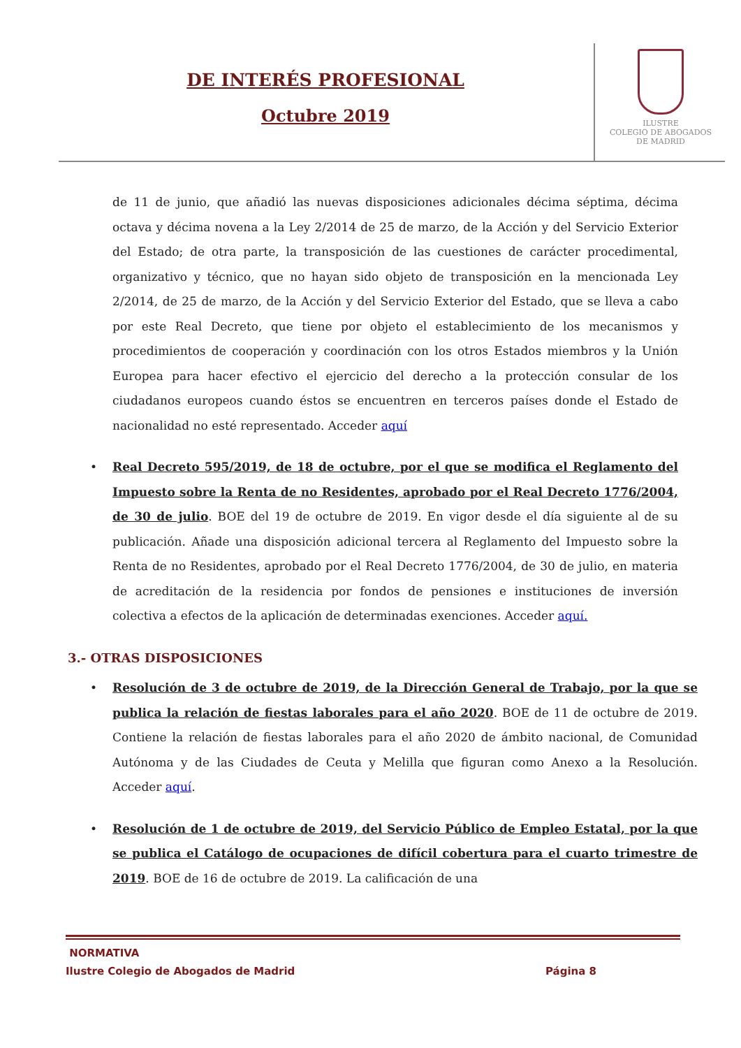DE INTERÉS PROFESIONAL
Octubre 2019
ILUSTRE
COLEGIO DE ABOGADOS
DE MADRID
de 11 de junio, que añadió las nuevas disposiciones adicionales décima séptima, décima octava y décima novena a la Ley 2/2014 de 25 de marzo, de la Acción y del Servicio Exterior del Estado; de otra parte, la transposición de las cuestiones de carácter procedimental, organizativo y técnico, que no hayan sido objeto de transposición en la mencionada Ley 2/2014, de 25 de marzo, de la Acción y del Servicio Exterior del Estado, que se lleva a cabo por este Real Decreto, que tiene por objeto el establecimiento de los mecanismos y procedimientos de cooperación y coordinación con los otros Estados miembros y la Unión Europea para hacer efectivo el ejercicio del derecho a la protección consular de los ciudadanos europeos cuando éstos se encuentren en terceros países donde el Estado de nacionalidad no esté representado. Acceder aquí
• Real Decreto 595/2019, de 18 de octubre, por el que se modifica el Reglamento del Impuesto sobre la Renta de no Residentes, aprobado por el Real Decreto 1776/2004, de 30 de julio. BOE del 19 de octubre de 2019. En vigor desde el día siguiente al de su publicación. Añade una disposición adicional tercera al Reglamento del Impuesto sobre la Renta de no Residentes, aprobado por el Real Decreto 1776/2004, de 30 de julio, en materia de acreditación de la residencia por fondos de pensiones e instituciones de inversión colectiva a efectos de la aplicación de determinadas exenciones. Acceder aquí.
3.- OTRAS DISPOSICIONES
• Resolución de 3 de octubre de 2019, de la Dirección General de Trabajo, por la que se publica la relación de fiestas laborales para el año 2020. BOE de 11 de octubre de 2019. Contiene la relación de fiestas laborales para el año 2020 de ámbito nacional, de Comunidad Autónoma y de las Ciudades de Ceuta y Melilla que figuran como Anexo a la Resolución. Acceder aquí.
• Resolución de 1 de octubre de 2019, del Servicio Público de Empleo Estatal, por la que se publica el Catálogo de ocupaciones de difícil cobertura para el cuarto trimestre de 2019. BOE de 16 de octubre de 2019. La calificación de una
NORMATIVA
Ilustre Colegio de Abogados de Madrid Página 8